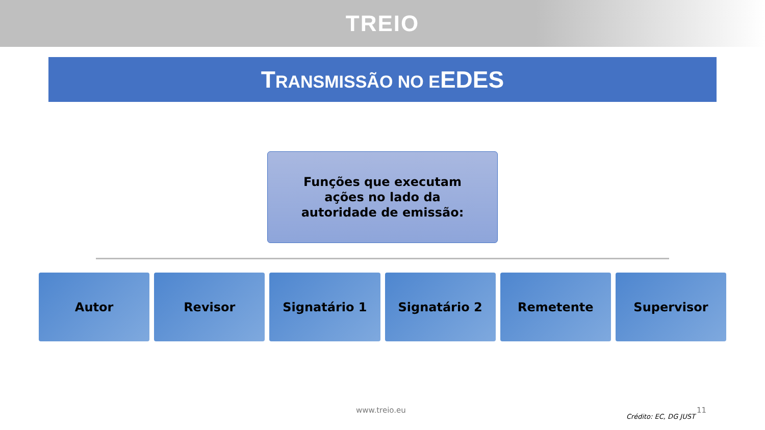TREIO
TRANSMISSÃO NO EEDES
Funções que executam
ações no lado da
autoridade de emissão:
Autor Revisor Signatário 1 Signatário 2 Remetente Supervisor
www.treio.eu
Crédito: EC, DG JUST
11